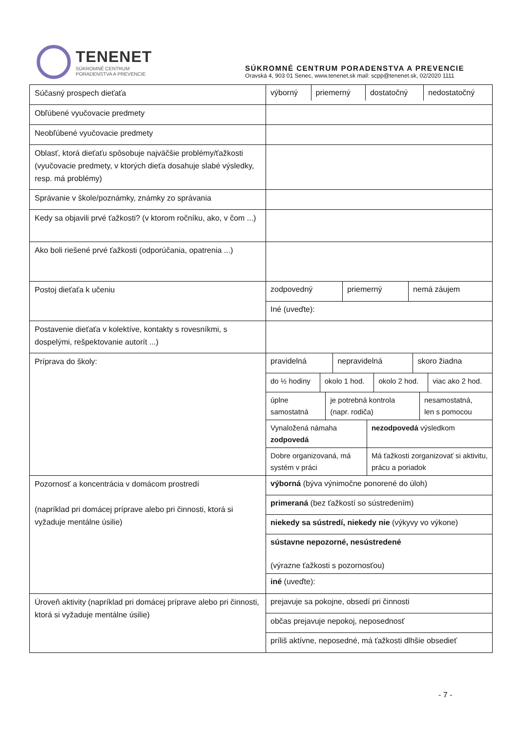TENENET
SÚKROMNÉ CENTRUM
PORADENSTVA A PREVENCIE
SÚKROMNÉ CENTRUM PORADENSTVA A PREVENCIE
Oravská 4, 903 01 Senec, www.tenenet.sk mail: scpp@tenenet.sk, 02/2020 1111
| Súčasný prospech dieťaťa | / výborný / priemerný / dostatočný / nedostatočný / |
| Obľúbené vyučovacie predmety | |
| Neobľúbené vyučovacie predmety | |
| Oblasť, ktorá dieťaťu spôsobuje najväčšie problémy/ťažkosti (vyučovacie predmety, v ktorých dieťa dosahuje slabé výsledky, resp. má problémy) | |
| Správanie v škole/poznámky, známky zo správania | |
| Kedy sa objavili prvé ťažkosti? (v ktorom ročníku, ako, v čom ...) | |
| Ako boli riešené prvé ťažkosti (odporúčania, opatrenia ...) | |
| Postoj dieťaťa k učeniu | / zodpovedný / priemerný / nemá záujem / / Iné (uveďte): / / / |
| Postavenie dieťaťa v kolektíve, kontakty s rovesníkmi, s dospelými, rešpektovanie autorít ...) | |
| Príprava do školy: | / pravidelná / nepravidelná / skoro žiadna / / do ½ hodiny / okolo 1 hod. / okolo 2 hod. / viac ako 2 hod. / / úplne samostatná / je potrebná kontrola (napr. rodiča) / nesamostatná, len s pomocou / / Vynaložená námaha zodpovedá / nezodpovedá výsledkom / / Dobre organizovaná, má systém v práci / Má ťažkosti zorganizovať si aktivitu, prácu a poriadok / |
| Pozornosť a koncentrácia v domácom prostredí (napríklad pri domácej príprave alebo pri činnosti, ktorá si vyžaduje mentálne úsilie) | / výborná (býva výnimočne ponorené do úloh) / / primeraná (bez ťažkostí so sústredením) / / niekedy sa sústredí, niekedy nie (výkyvy vo výkone) / / sústavne nepozorné, nesústredené (výrazne ťažkosti s pozornosťou) / / iné (uveďte): / |
| Úroveň aktivity (napríklad pri domácej príprave alebo pri činnosti, ktorá si vyžaduje mentálne úsilie) | / prejavuje sa pokojne, obsedí pri činnosti / / občas prejavuje nepokoj, neposednosť / / príliš aktívne, neposedné, má ťažkosti dlhšie obsedieť / |
- 7 -